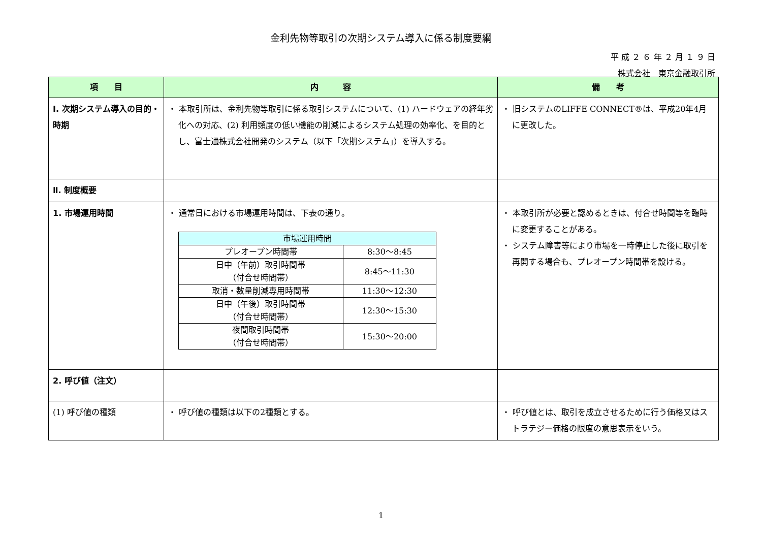金利先物等取引の次期システム導入に係る制度要綱
平 成 ２ ６ 年 ２ 月 １ ９ 日
株式会社　東京金融取引所
| 項 目 | 内 容 | 備 考 |
| --- | --- | --- |
| Ⅰ. 次期システム導入の目的・時期 | ・ 本取引所は、金利先物等取引に係る取引システムについて、(1) ハードウェアの経年劣化への対応、(2) 利用頻度の低い機能の削減によるシステム処理の効率化、を目的とし、富士通株式会社開発のシステム（以下「次期システム」）を導入する。 | ・ 旧システムのLIFFE CONNECT®は、平成20年4月に更改した。 |
| Ⅱ. 制度概要 | | |
| 1. 市場運用時間 | ・ 通常日における市場運用時間は、下表の通り。 / 市場運用時間 / / / プレオープン時間帯 / 8:30～8:45 / / 日中（午前）取引時間帯 （付合せ時間帯） / 8:45～11:30 / / 取消・数量削減専用時間帯 / 11:30～12:30 / / 日中（午後）取引時間帯 （付合せ時間帯） / 12:30～15:30 / / 夜間取引時間帯 （付合せ時間帯） / 15:30～20:00 / | ・ 本取引所が必要と認めるときは、付合せ時間等を臨時に変更することがある。 ・ システム障害等により市場を一時停止した後に取引を再開する場合も、プレオープン時間帯を設ける。 |
| 2. 呼び値（注文） | | |
| (1) 呼び値の種類 | ・ 呼び値の種類は以下の2種類とする。 | ・ 呼び値とは、取引を成立させるために行う価格又はストラテジー価格の限度の意思表示をいう。 |
1